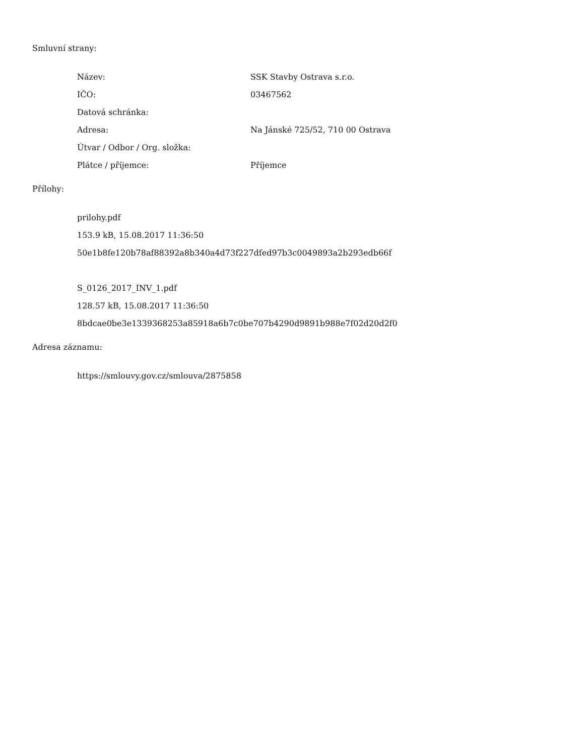Smluvní strany:
| Název: | SSK Stavby Ostrava s.r.o. |
| IČO: | 03467562 |
| Datová schránka: | |
| Adresa: | Na Jánské 725/52, 710 00 Ostrava |
| Útvar / Odbor / Org. složka: | |
| Plátce / příjemce: | Příjemce |
Přílohy:
prilohy.pdf
153.9 kB, 15.08.2017 11:36:50
50e1b8fe120b78af88392a8b340a4d73f227dfed97b3c0049893a2b293edb66f
S_0126_2017_INV_1.pdf
128.57 kB, 15.08.2017 11:36:50
8bdcae0be3e1339368253a85918a6b7c0be707b4290d9891b988e7f02d20d2f0
Adresa záznamu:
https://smlouvy.gov.cz/smlouva/2875858